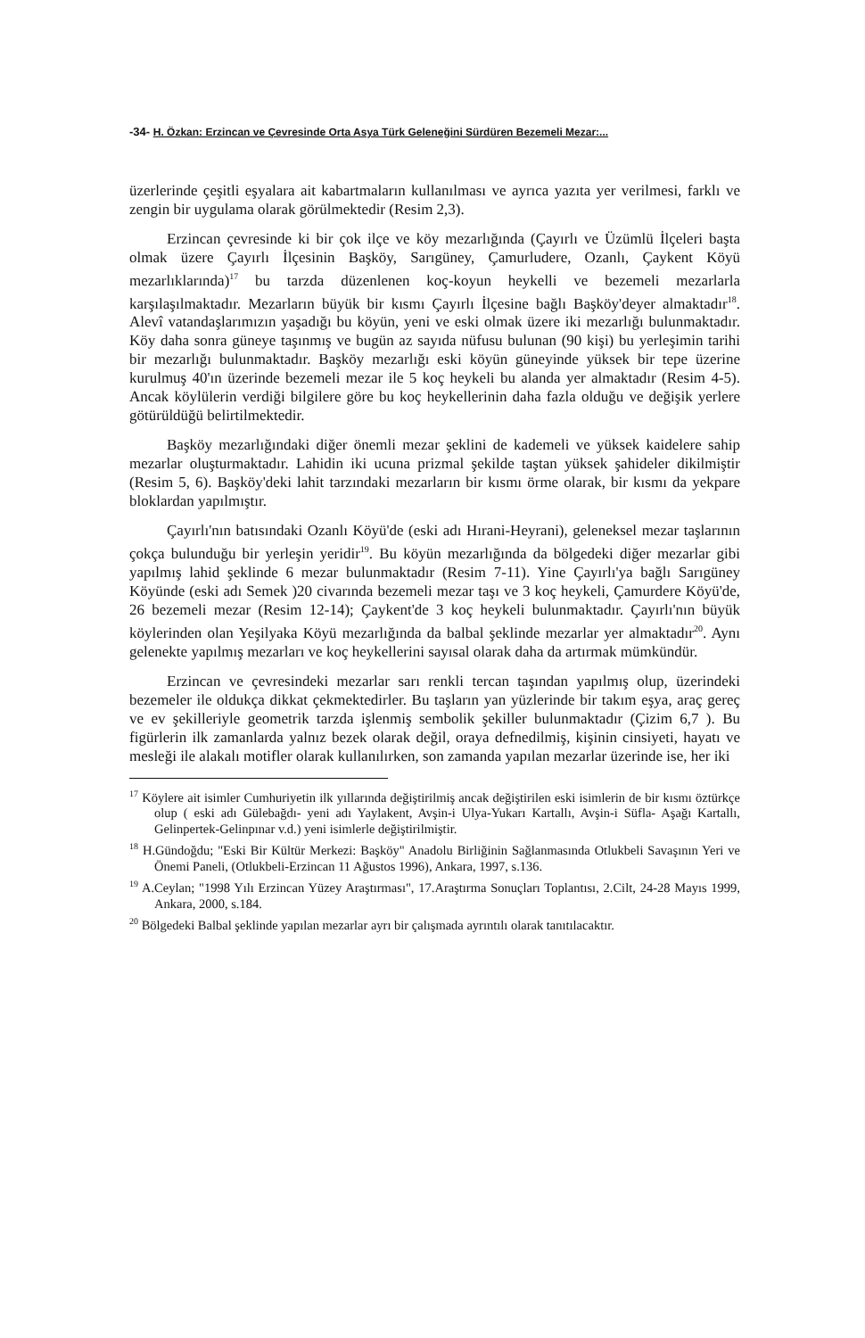-34- H. Özkan: Erzincan ve Çevresinde Orta Asya Türk Geleneğini Sürdüren Bezemeli Mezar:...
üzerlerinde çeşitli eşyalara ait kabartmaların kullanılması ve ayrıca yazıta yer verilmesi, farklı ve zengin bir uygulama olarak görülmektedir (Resim 2,3).
Erzincan çevresinde ki bir çok ilçe ve köy mezarlığında (Çayırlı ve Üzümlü İlçeleri başta olmak üzere Çayırlı İlçesinin Başköy, Sarıgüney, Çamurludere, Ozanlı, Çaykent Köyü mezarlıklarında)<sup>17</sup> bu tarzda düzenlenen koç-koyun heykelli ve bezemeli mezarlarla karşılaşılmaktadır. Mezarların büyük bir kısmı Çayırlı İlçesine bağlı Başköy'deyer almaktadır<sup>18</sup>. Alevî vatandaşlarımızın yaşadığı bu köyün, yeni ve eski olmak üzere iki mezarlığı bulunmaktadır. Köy daha sonra güneye taşınmış ve bugün az sayıda nüfusu bulunan (90 kişi) bu yerleşimin tarihi bir mezarlığı bulunmaktadır. Başköy mezarlığı eski köyün güneyinde yüksek bir tepe üzerine kurulmuş 40'ın üzerinde bezemeli mezar ile 5 koç heykeli bu alanda yer almaktadır (Resim 4-5). Ancak köylülerin verdiği bilgilere göre bu koç heykellerinin daha fazla olduğu ve değişik yerlere götürüldüğü belirtilmektedir.
Başköy mezarlığındaki diğer önemli mezar şeklini de kademeli ve yüksek kaidelere sahip mezarlar oluşturmaktadır. Lahidin iki ucuna prizmal şekilde taştan yüksek şahideler dikilmiştir (Resim 5, 6). Başköy'deki lahit tarzındaki mezarların bir kısmı örme olarak, bir kısmı da yekpare bloklardan yapılmıştır.
Çayırlı'nın batısındaki Ozanlı Köyü'de (eski adı Hırani-Heyrani), geleneksel mezar taşlarının çokça bulunduğu bir yerleşin yeridir<sup>19</sup>. Bu köyün mezarlığında da bölgedeki diğer mezarlar gibi yapılmış lahid şeklinde 6 mezar bulunmaktadır (Resim 7-11). Yine Çayırlı'ya bağlı Sarıgüney Köyünde (eski adı Semek )20 civarında bezemeli mezar taşı ve 3 koç heykeli, Çamurdere Köyü'de, 26 bezemeli mezar (Resim 12-14); Çaykent'de 3 koç heykeli bulunmaktadır. Çayırlı'nın büyük köylerinden olan Yeşilyaka Köyü mezarlığında da balbal şeklinde mezarlar yer almaktadır<sup>20</sup>. Aynı gelenekte yapılmış mezarları ve koç heykellerini sayısal olarak daha da artırmak mümkündür.
Erzincan ve çevresindeki mezarlar sarı renkli tercan taşından yapılmış olup, üzerindeki bezemeler ile oldukça dikkat çekmektedirler. Bu taşların yan yüzlerinde bir takım eşya, araç gereç ve ev şekilleriyle geometrik tarzda işlenmiş sembolik şekiller bulunmaktadır (Çizim 6,7 ). Bu figürlerin ilk zamanlarda yalnız bezek olarak değil, oraya defnedilmiş, kişinin cinsiyeti, hayatı ve mesleği ile alakalı motifler olarak kullanılırken, son zamanda yapılan mezarlar üzerinde ise, her iki
<sup>17</sup> Köylere ait isimler Cumhuriyetin ilk yıllarında değiştirilmiş ancak değiştirilen eski isimlerin de bir kısmı öztürkçe olup ( eski adı Gülebağdı- yeni adı Yaylakent, Avşin-i Ulya-Yukarı Kartallı, Avşin-i Süfla- Aşağı Kartallı, Gelinpertek-Gelinpınar v.d.) yeni isimlerle değiştirilmiştir.
<sup>18</sup> H.Gündoğdu; "Eski Bir Kültür Merkezi: Başköy" Anadolu Birliğinin Sağlanmasında Otlukbeli Savaşının Yeri ve Önemi Paneli, (Otlukbeli-Erzincan 11 Ağustos 1996), Ankara, 1997, s.136.
<sup>19</sup> A.Ceylan; "1998 Yılı Erzincan Yüzey Araştırması", 17.Araştırma Sonuçları Toplantısı, 2.Cilt, 24-28 Mayıs 1999, Ankara, 2000, s.184.
<sup>20</sup> Bölgedeki Balbal şeklinde yapılan mezarlar ayrı bir çalışmada ayrıntılı olarak tanıtılacaktır.